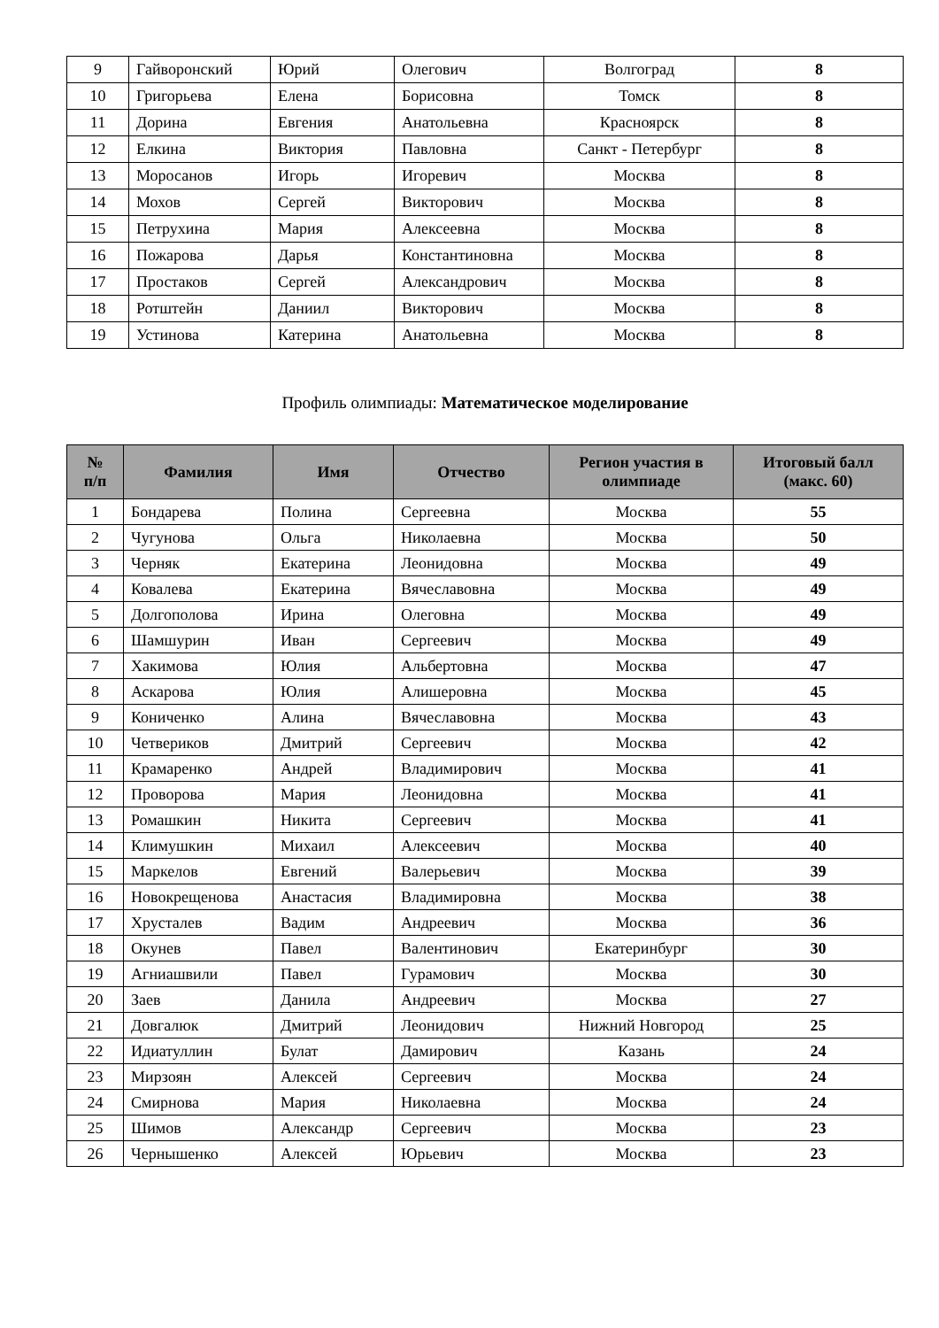| 9 | Гайворонский | Юрий | Олегович | Волгоград | 8 |
| 10 | Григорьева | Елена | Борисовна | Томск | 8 |
| 11 | Дорина | Евгения | Анатольевна | Красноярск | 8 |
| 12 | Елкина | Виктория | Павловна | Санкт - Петербург | 8 |
| 13 | Моросанов | Игорь | Игоревич | Москва | 8 |
| 14 | Мохов | Сергей | Викторович | Москва | 8 |
| 15 | Петрухина | Мария | Алексеевна | Москва | 8 |
| 16 | Пожарова | Дарья | Константиновна | Москва | 8 |
| 17 | Простаков | Сергей | Александрович | Москва | 8 |
| 18 | Ротштейн | Даниил | Викторович | Москва | 8 |
| 19 | Устинова | Катерина | Анатольевна | Москва | 8 |
Профиль олимпиады: Математическое моделирование
| № п/п | Фамилия | Имя | Отчество | Регион участия в олимпиаде | Итоговый балл (макс. 60) |
| --- | --- | --- | --- | --- | --- |
| 1 | Бондарева | Полина | Сергеевна | Москва | 55 |
| 2 | Чугунова | Ольга | Николаевна | Москва | 50 |
| 3 | Черняк | Екатерина | Леонидовна | Москва | 49 |
| 4 | Ковалева | Екатерина | Вячеславовна | Москва | 49 |
| 5 | Долгополова | Ирина | Олеговна | Москва | 49 |
| 6 | Шамшурин | Иван | Сергеевич | Москва | 49 |
| 7 | Хакимова | Юлия | Альбертовна | Москва | 47 |
| 8 | Аскарова | Юлия | Алишеровна | Москва | 45 |
| 9 | Кониченко | Алина | Вячеславовна | Москва | 43 |
| 10 | Четвериков | Дмитрий | Сергеевич | Москва | 42 |
| 11 | Крамаренко | Андрей | Владимирович | Москва | 41 |
| 12 | Проворова | Мария | Леонидовна | Москва | 41 |
| 13 | Ромашкин | Никита | Сергеевич | Москва | 41 |
| 14 | Климушкин | Михаил | Алексеевич | Москва | 40 |
| 15 | Маркелов | Евгений | Валерьевич | Москва | 39 |
| 16 | Новокрещенова | Анастасия | Владимировна | Москва | 38 |
| 17 | Хрусталев | Вадим | Андреевич | Москва | 36 |
| 18 | Окунев | Павел | Валентинович | Екатеринбург | 30 |
| 19 | Агниашвили | Павел | Гурамович | Москва | 30 |
| 20 | Заев | Данила | Андреевич | Москва | 27 |
| 21 | Довгалюк | Дмитрий | Леонидович | Нижний Новгород | 25 |
| 22 | Идиатуллин | Булат | Дамирович | Казань | 24 |
| 23 | Мирзоян | Алексей | Сергеевич | Москва | 24 |
| 24 | Смирнова | Мария | Николаевна | Москва | 24 |
| 25 | Шимов | Александр | Сергеевич | Москва | 23 |
| 26 | Чернышенко | Алексей | Юрьевич | Москва | 23 |